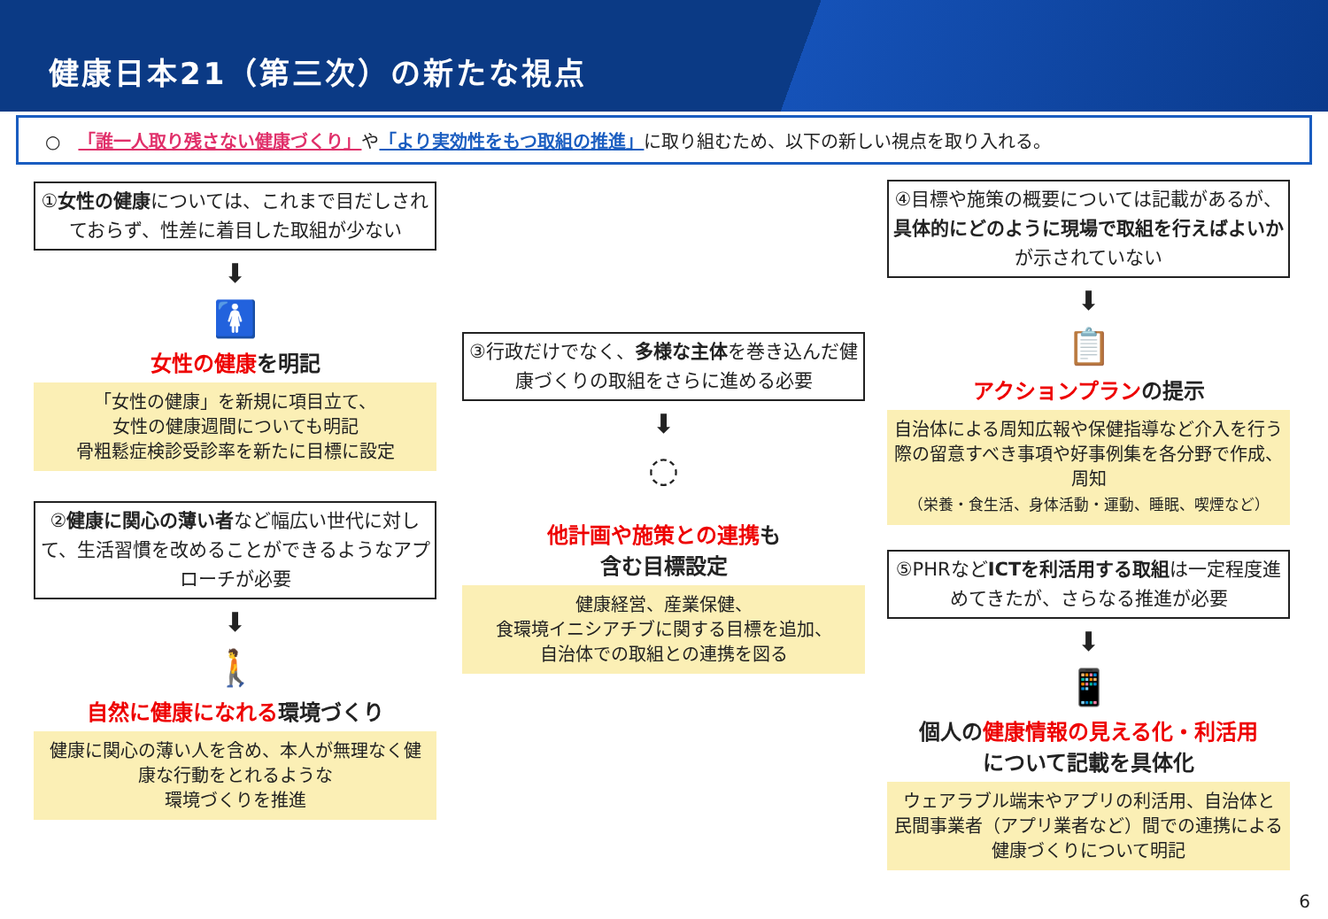健康日本21（第三次）の新たな視点
○　「誰一人取り残さない健康づくり」 や 「より実効性をもつ取組の推進」 に取り組むため、以下の新しい視点を取り入れる。
①女性の健康については、これまで目だしされておらず、性差に着目した取組が少ない
⬇
🚺
女性の健康を明記
「女性の健康」を新規に項目立て、
女性の健康週間についても明記
骨粗鬆症検診受診率を新たに目標に設定
②健康に関心の薄い者など幅広い世代に対して、生活習慣を改めることができるようなアプローチが必要
⬇
🚶
自然に健康になれる環境づくり
健康に関心の薄い人を含め、本人が無理なく健康な行動をとれるような
環境づくりを推進
③行政だけでなく、多様な主体を巻き込んだ健康づくりの取組をさらに進める必要
⬇
◌
他計画や施策との連携も
含む目標設定
健康経営、産業保健、
食環境イニシアチブに関する目標を追加、
自治体での取組との連携を図る
④目標や施策の概要については記載があるが、具体的にどのように現場で取組を行えばよいかが示されていない
⬇
📋
アクションプランの提示
自治体による周知広報や保健指導など介入を行う際の留意すべき事項や好事例集を各分野で作成、周知
（栄養・食生活、身体活動・運動、睡眠、喫煙など）
⑤PHRなどICTを利活用する取組は一定程度進めてきたが、さらなる推進が必要
⬇
📱
個人の健康情報の見える化・利活用
について記載を具体化
ウェアラブル端末やアプリの利活用、自治体と民間事業者（アプリ業者など）間での連携による健康づくりについて明記
6